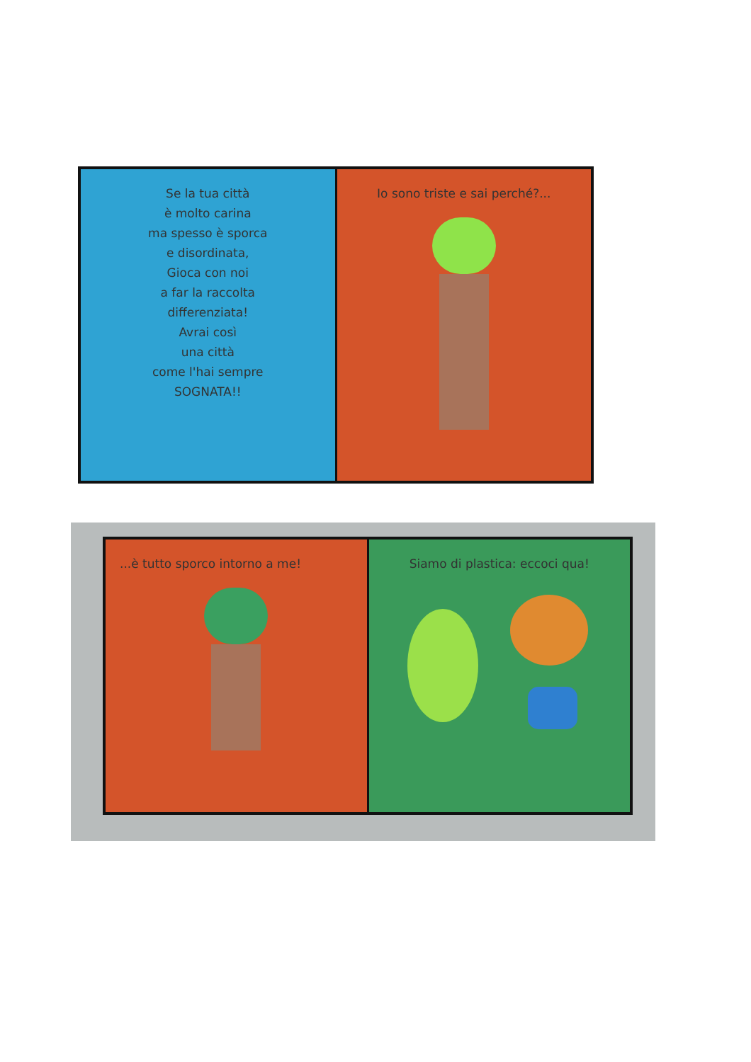Se la tua città
è molto carina
ma spesso è sporca
e disordinata,
Gioca con noi
a far la raccolta
differenziata!
Avrai così
una città
come l'hai sempre
SOGNATA!!
Io sono triste e sai perché?...
...è tutto sporco intorno a me!
Siamo di plastica: eccoci qua!